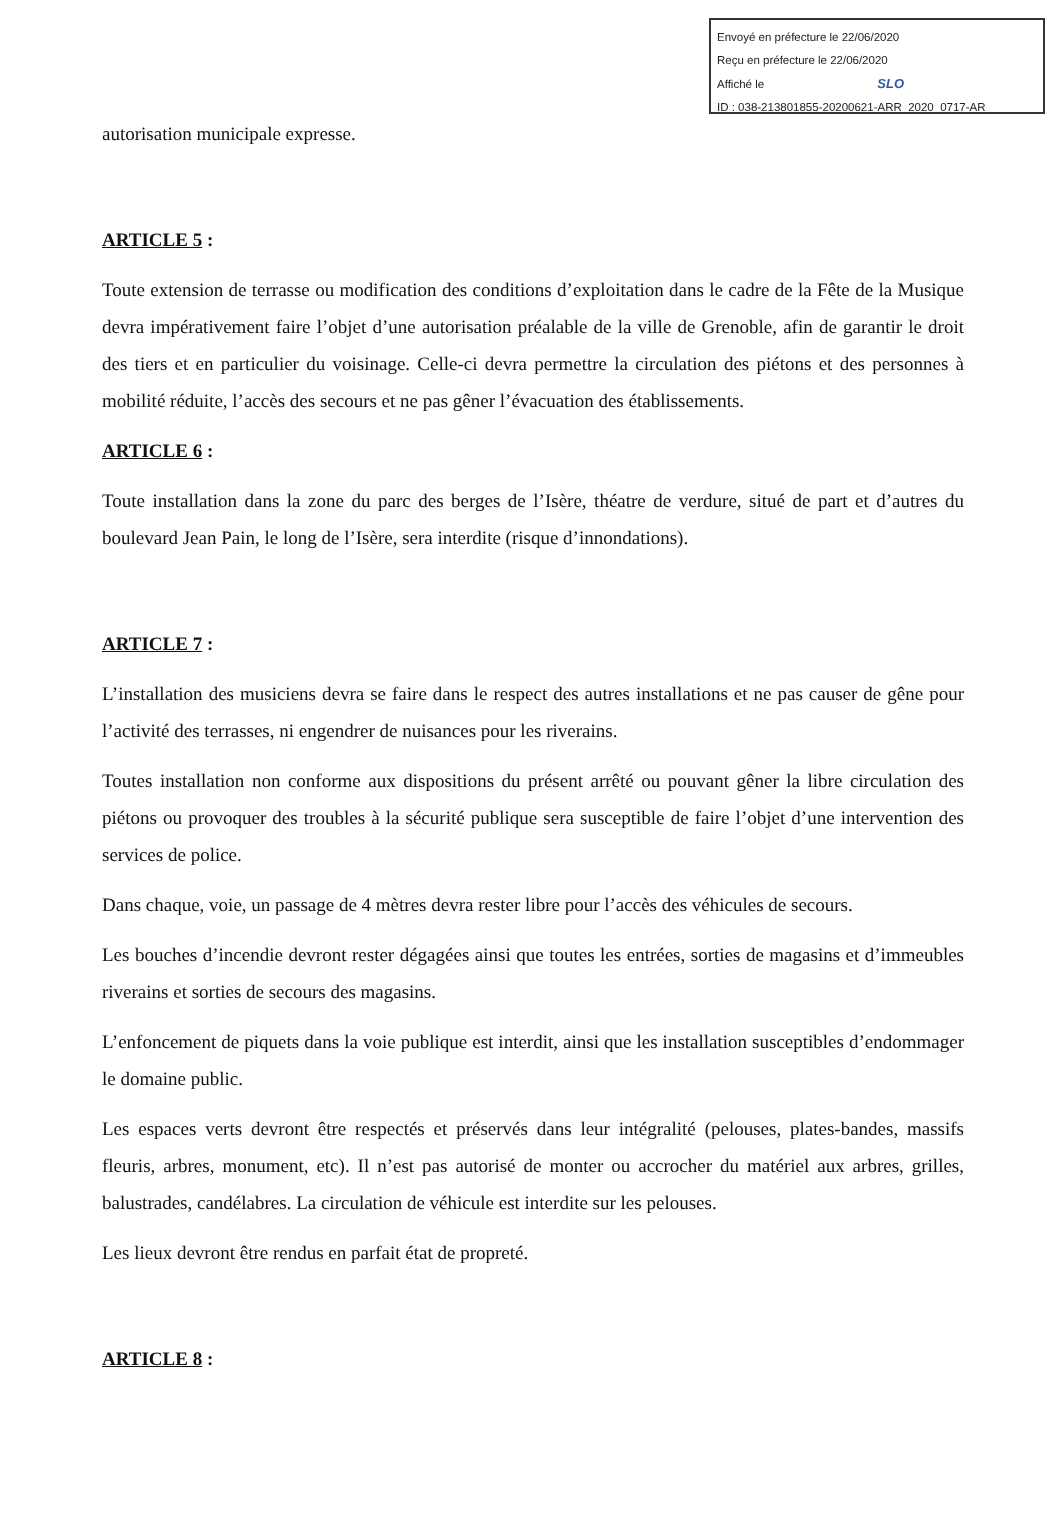Envoyé en préfecture le 22/06/2020
Reçu en préfecture le 22/06/2020
Affiché le SLO
ID : 038-213801855-20200621-ARR_2020_0717-AR
autorisation municipale expresse.
ARTICLE 5 :
Toute extension de terrasse ou modification des conditions d’exploitation dans le cadre de la Fête de la Musique devra impérativement faire l’objet d’une autorisation préalable de la ville de Grenoble, afin de garantir le droit des tiers et en particulier du voisinage. Celle-ci devra permettre la circulation des piétons et des personnes à mobilité réduite, l’accès des secours et ne pas gêner l’évacuation des établissements.
ARTICLE 6 :
Toute installation dans la zone du parc des berges de l’Isère, théatre de verdure, situé de part et d’autres du boulevard Jean Pain, le long de l’Isère, sera interdite (risque d’innondations).
ARTICLE 7 :
L’installation des musiciens devra se faire dans le respect des autres installations et ne pas causer de gêne pour l’activité des terrasses, ni engendrer de nuisances pour les riverains.
Toutes installation non conforme aux dispositions du présent arrêté ou pouvant gêner la libre circulation des piétons ou provoquer des troubles à la sécurité publique sera susceptible de faire l’objet d’une intervention des services de police.
Dans chaque, voie, un passage de 4 mètres devra rester libre pour l’accès des véhicules de secours.
Les bouches d’incendie devront rester dégagées ainsi que toutes les entrées, sorties de magasins et d’immeubles riverains et sorties de secours des magasins.
L’enfoncement de piquets dans la voie publique est interdit, ainsi que les installation susceptibles d’endommager le domaine public.
Les espaces verts devront être respectés et préservés dans leur intégralité (pelouses, plates-bandes, massifs fleuris, arbres, monument, etc). Il n’est pas autorisé de monter ou accrocher du matériel aux arbres, grilles, balustrades, candélabres. La circulation de véhicule est interdite sur les pelouses.
Les lieux devront être rendus en parfait état de propreté.
ARTICLE 8 :